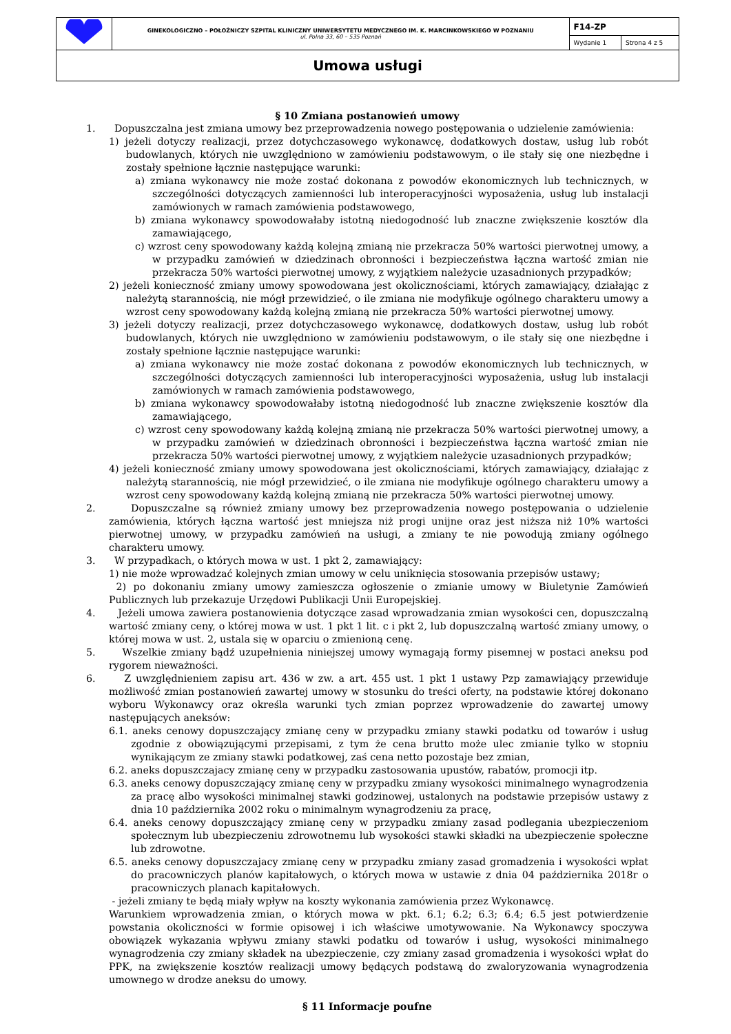| | GINEKOLOGICZNO – POŁOŻNICZY SZPITAL KLINICZNY UNIWERSYTETU MEDYCZNEGO IM. K. MARCINKOWSKIEGO W POZNANIU ul. Polna 33, 60 – 535 Poznań | F14-ZP | |
| | | Wydanie 1 | Strona 4 z 5 |
| Umowa usługi | | | |
§ 10 Zmiana postanowień umowy
1. Dopuszczalna jest zmiana umowy bez przeprowadzenia nowego postępowania o udzielenie zamówienia:
1) jeżeli dotyczy realizacji, przez dotychczasowego wykonawcę, dodatkowych dostaw, usług lub robót budowlanych, których nie uwzględniono w zamówieniu podstawowym, o ile stały się one niezbędne i zostały spełnione łącznie następujące warunki:
a) zmiana wykonawcy nie może zostać dokonana z powodów ekonomicznych lub technicznych, w szczególności dotyczących zamienności lub interoperacyjności wyposażenia, usług lub instalacji zamówionych w ramach zamówienia podstawowego,
b) zmiana wykonawcy spowodowałaby istotną niedogodność lub znaczne zwiększenie kosztów dla zamawiającego,
c) wzrost ceny spowodowany każdą kolejną zmianą nie przekracza 50% wartości pierwotnej umowy, a w przypadku zamówień w dziedzinach obronności i bezpieczeństwa łączna wartość zmian nie przekracza 50% wartości pierwotnej umowy, z wyjątkiem należycie uzasadnionych przypadków;
2) jeżeli konieczność zmiany umowy spowodowana jest okolicznościami, których zamawiający, działając z należytą starannością, nie mógł przewidzieć, o ile zmiana nie modyfikuje ogólnego charakteru umowy a wzrost ceny spowodowany każdą kolejną zmianą nie przekracza 50% wartości pierwotnej umowy.
3) jeżeli dotyczy realizacji, przez dotychczasowego wykonawcę, dodatkowych dostaw, usług lub robót budowlanych, których nie uwzględniono w zamówieniu podstawowym, o ile stały się one niezbędne i zostały spełnione łącznie następujące warunki:
a) zmiana wykonawcy nie może zostać dokonana z powodów ekonomicznych lub technicznych, w szczególności dotyczących zamienności lub interoperacyjności wyposażenia, usług lub instalacji zamówionych w ramach zamówienia podstawowego,
b) zmiana wykonawcy spowodowałaby istotną niedogodność lub znaczne zwiększenie kosztów dla zamawiającego,
c) wzrost ceny spowodowany każdą kolejną zmianą nie przekracza 50% wartości pierwotnej umowy, a w przypadku zamówień w dziedzinach obronności i bezpieczeństwa łączna wartość zmian nie przekracza 50% wartości pierwotnej umowy, z wyjątkiem należycie uzasadnionych przypadków;
4) jeżeli konieczność zmiany umowy spowodowana jest okolicznościami, których zamawiający, działając z należytą starannością, nie mógł przewidzieć, o ile zmiana nie modyfikuje ogólnego charakteru umowy a wzrost ceny spowodowany każdą kolejną zmianą nie przekracza 50% wartości pierwotnej umowy.
2. Dopuszczalne są również zmiany umowy bez przeprowadzenia nowego postępowania o udzielenie zamówienia, których łączna wartość jest mniejsza niż progi unijne oraz jest niższa niż 10% wartości pierwotnej umowy, w przypadku zamówień na usługi, a zmiany te nie powodują zmiany ogólnego charakteru umowy.
3. W przypadkach, o których mowa w ust. 1 pkt 2, zamawiający:
1) nie może wprowadzać kolejnych zmian umowy w celu uniknięcia stosowania przepisów ustawy;
2) po dokonaniu zmiany umowy zamieszcza ogłoszenie o zmianie umowy w Biuletynie Zamówień Publicznych lub przekazuje Urzędowi Publikacji Unii Europejskiej.
4. Jeżeli umowa zawiera postanowienia dotyczące zasad wprowadzania zmian wysokości cen, dopuszczalną wartość zmiany ceny, o której mowa w ust. 1 pkt 1 lit. c i pkt 2, lub dopuszczalną wartość zmiany umowy, o której mowa w ust. 2, ustala się w oparciu o zmienioną cenę.
5. Wszelkie zmiany bądź uzupełnienia niniejszej umowy wymagają formy pisemnej w postaci aneksu pod rygorem nieważności.
6. Z uwzględnieniem zapisu art. 436 w zw. a art. 455 ust. 1 pkt 1 ustawy Pzp zamawiający przewiduje możliwość zmian postanowień zawartej umowy w stosunku do treści oferty, na podstawie której dokonano wyboru Wykonawcy oraz określa warunki tych zmian poprzez wprowadzenie do zawartej umowy następujących aneksów:
6.1. aneks cenowy dopuszczający zmianę ceny w przypadku zmiany stawki podatku od towarów i usług zgodnie z obowiązującymi przepisami, z tym że cena brutto może ulec zmianie tylko w stopniu wynikającym ze zmiany stawki podatkowej, zaś cena netto pozostaje bez zmian,
6.2. aneks dopuszczajacy zmianę ceny w przypadku zastosowania upustów, rabatów, promocji itp.
6.3. aneks cenowy dopuszczający zmianę ceny w przypadku zmiany wysokości minimalnego wynagrodzenia za pracę albo wysokości minimalnej stawki godzinowej, ustalonych na podstawie przepisów ustawy z dnia 10 października 2002 roku o minimalnym wynagrodzeniu za pracę,
6.4. aneks cenowy dopuszczający zmianę ceny w przypadku zmiany zasad podlegania ubezpieczeniom społecznym lub ubezpieczeniu zdrowotnemu lub wysokości stawki składki na ubezpieczenie społeczne lub zdrowotne.
6.5. aneks cenowy dopuszczajacy zmianę ceny w przypadku zmiany zasad gromadzenia i wysokości wpłat do pracowniczych planów kapitałowych, o których mowa w ustawie z dnia 04 października 2018r o pracowniczych planach kapitałowych.
- jeżeli zmiany te będą miały wpływ na koszty wykonania zamówienia przez Wykonawcę.
Warunkiem wprowadzenia zmian, o których mowa w pkt. 6.1; 6.2; 6.3; 6.4; 6.5 jest potwierdzenie powstania okoliczności w formie opisowej i ich właściwe umotywowanie. Na Wykonawcy spoczywa obowiązek wykazania wpływu zmiany stawki podatku od towarów i usług, wysokości minimalnego wynagrodzenia czy zmiany składek na ubezpieczenie, czy zmiany zasad gromadzenia i wysokości wpłat do PPK, na zwiększenie kosztów realizacji umowy będących podstawą do zwaloryzowania wynagrodzenia umownego w drodze aneksu do umowy.
§ 11 Informacje poufne